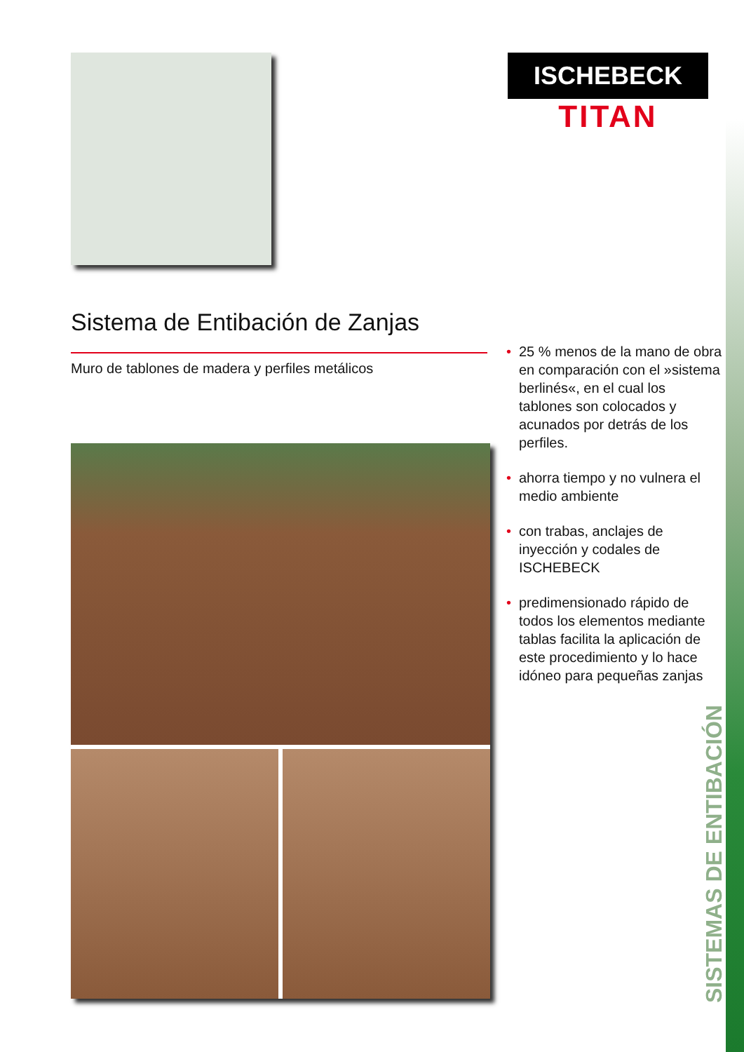ISCHEBECK
TITAN
Sistema de Entibación de Zanjas
Muro de tablones de madera y perfiles metálicos
• 25 % menos de la mano de obra en comparación con el »sistema berlinés«, en el cual los tablones son colocados y acunados por detrás de los perfiles.
• ahorra tiempo y no vulnera el medio ambiente
• con trabas, anclajes de inyección y codales de ISCHEBECK
• predimensionado rápido de todos los elementos mediante tablas facilita la aplicación de este procedimiento y lo hace idóneo para pequeñas zanjas
SISTEMAS DE ENTIBACIÓN